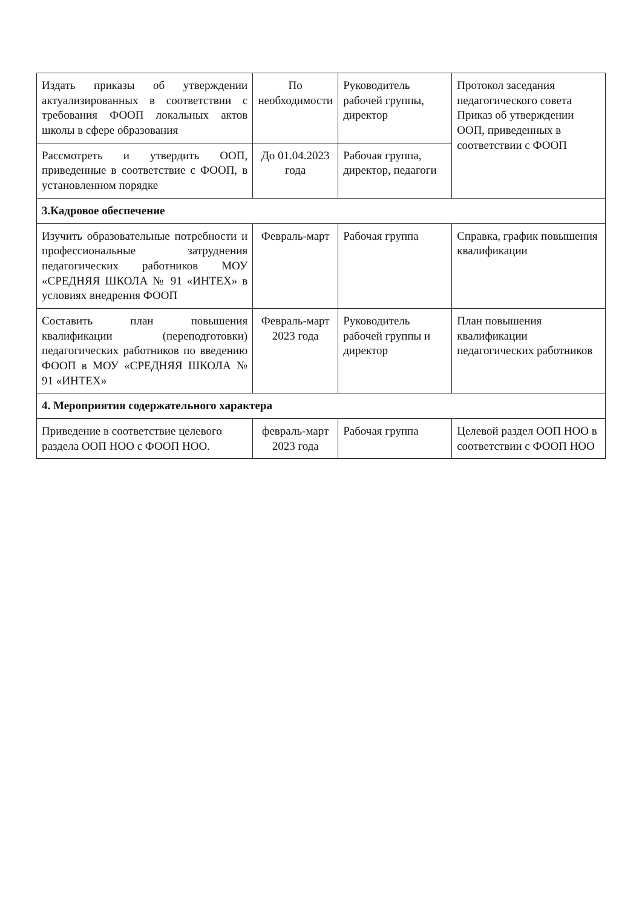| Издать приказы об утверждении актуализированных в соответствии с требования ФООП локальных актов школы в сфере образования | По необходимости | Руководитель рабочей группы, директор | Протокол заседания педагогического совета Приказ об утверждении ООП, приведенных в соответствии с ФООП |
| Рассмотреть и утвердить ООП, приведенные в соответствие с ФООП, в установленном порядке | До 01.04.2023 года | Рабочая группа, директор, педагоги | |
| 3.Кадровое обеспечение | | | |
| Изучить образовательные потребности и профессиональные затруднения педагогических работников МОУ «СРЕДНЯЯ ШКОЛА № 91 «ИНТЕХ» в условиях внедрения ФООП | Февраль-март | Рабочая группа | Справка, график повышения квалификации |
| Составить план повышения квалификации (переподготовки) педагогических работников по введению ФООП в МОУ «СРЕДНЯЯ ШКОЛА № 91 «ИНТЕХ» | Февраль-март 2023 года | Руководитель рабочей группы и директор | План повышения квалификации педагогических работников |
| 4. Мероприятия содержательного характера | | | |
| Приведение в соответствие целевого раздела ООП НОО с ФООП НОО. | февраль-март 2023 года | Рабочая группа | Целевой раздел ООП НОО в соответствии с ФООП НОО |